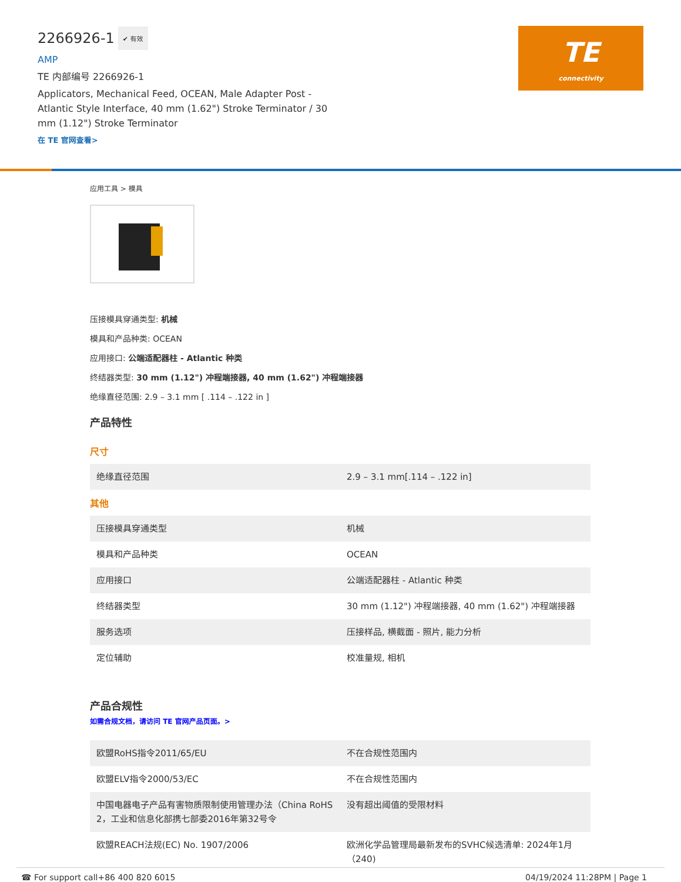2266926-1 ✔ 有效
AMP
TE 内部编号 2266926-1
Applicators, Mechanical Feed, OCEAN, Male Adapter Post - Atlantic Style Interface, 40 mm (1.62") Stroke Terminator / 30 mm (1.12") Stroke Terminator
在 TE 官网查看>
TE
connectivity
应用工具 > 模具
压接模具穿通类型: 机械
模具和产品种类: OCEAN
应用接口: 公端适配器柱 - Atlantic 种类
终结器类型: 30 mm (1.12") 冲程端接器, 40 mm (1.62") 冲程端接器
绝缘直径范围: 2.9 – 3.1 mm [ .114 – .122 in ]
产品特性
尺寸
| 绝缘直径范围 | 2.9 – 3.1 mm[.114 – .122 in] |
其他
| 压接模具穿通类型 | 机械 |
| 模具和产品种类 | OCEAN |
| 应用接口 | 公端适配器柱 - Atlantic 种类 |
| 终结器类型 | 30 mm (1.12") 冲程端接器, 40 mm (1.62") 冲程端接器 |
| 服务选项 | 压接样品, 横截面 - 照片, 能力分析 |
| 定位辅助 | 校准量规, 相机 |
产品合规性
如需合规文档，请访问 TE 官网产品页面。>
| 欧盟RoHS指令2011/65/EU | 不在合规性范围内 |
| 欧盟ELV指令2000/53/EC | 不在合规性范围内 |
| 中国电器电子产品有害物质限制使用管理办法（China RoHS 2，工业和信息化部携七部委2016年第32号令 | 没有超出阈值的受限材料 |
| 欧盟REACH法规(EC) No. 1907/2006 | 欧洲化学品管理局最新发布的SVHC候选清单: 2024年1月（240) |
☎ For support call+86 400 820 6015 04/19/2024 11:28PM | Page 1